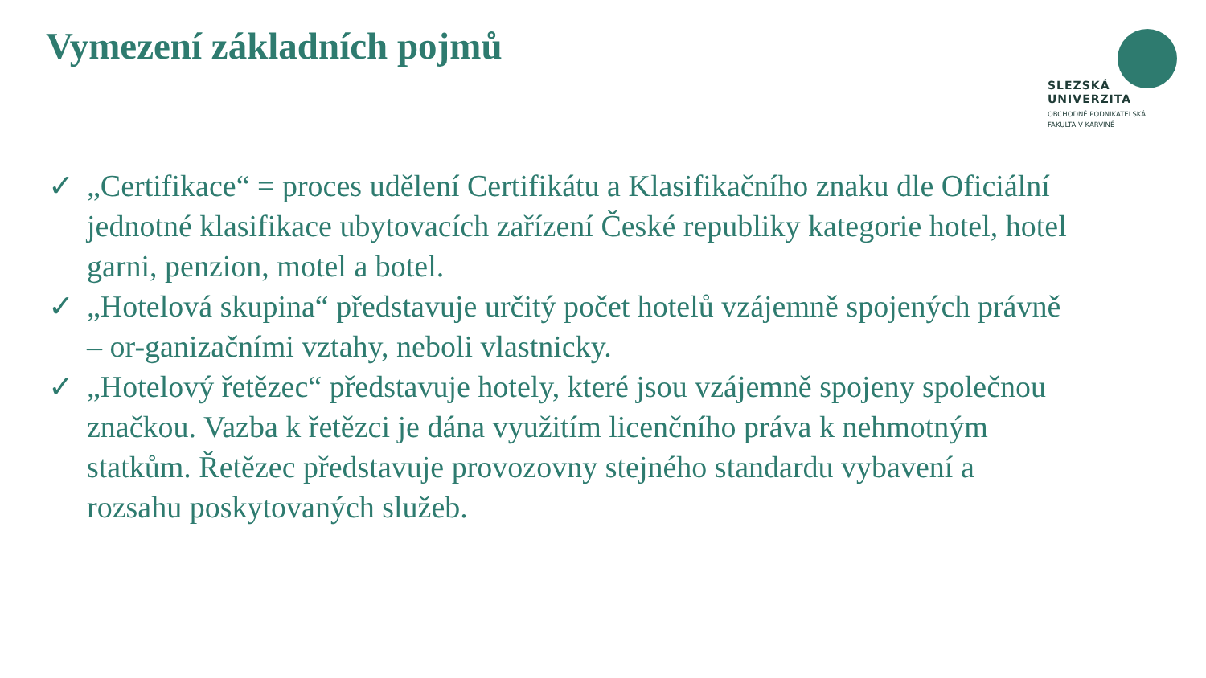Vymezení základních pojmů
SLEZSKÁ
UNIVERZITA
OBCHODNĚ PODNIKATELSKÁ
FAKULTA V KARVINÉ
✓ „Certifikace“ = proces udělení Certifikátu a Klasifikačního znaku dle Oficiální jednotné klasifikace ubytovacích zařízení České republiky kategorie hotel, hotel garni, penzion, motel a botel.
✓ „Hotelová skupina“ představuje určitý počet hotelů vzájemně spojených právně – or-ganizačními vztahy, neboli vlastnicky.
✓ „Hotelový řetězec“ představuje hotely, které jsou vzájemně spojeny společnou značkou. Vazba k řetězci je dána využitím licenčního práva k nehmotným statkům. Řetězec představuje provozovny stejného standardu vybavení a rozsahu poskytovaných služeb.